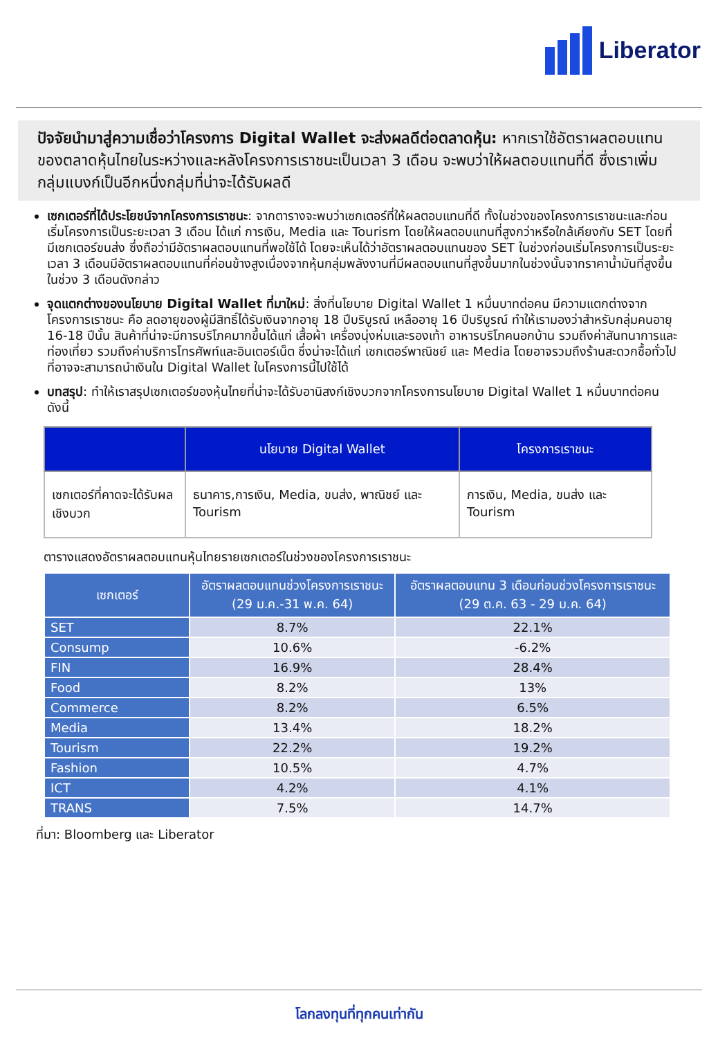Liberator
ปัจจัยนำมาสู่ความเชื่อว่าโครงการ Digital Wallet จะส่งผลดีต่อตลาดหุ้น: หากเราใช้อัตราผลตอบแทนของตลาดหุ้นไทยในระหว่างและหลังโครงการเราชนะเป็นเวลา 3 เดือน จะพบว่าให้ผลตอบแทนที่ดี ซึ่งเราเพิ่มกลุ่มแบงก์เป็นอีกหนึ่งกลุ่มที่น่าจะได้รับผลดี
เซกเตอร์ที่ได้ประโยชน์จากโครงการเราชนะ: จากตารางจะพบว่าเซกเตอร์ที่ให้ผลตอบแทนที่ดี ทั้งในช่วงของโครงการเราชนะและก่อนเริ่มโครงการเป็นระยะเวลา 3 เดือน ได้แก่ การเงิน, Media และ Tourism โดยให้ผลตอบแทนที่สูงกว่าหรือใกล้เคียงกับ SET โดยที่มีเซกเตอร์ขนส่ง ซึ่งถือว่ามีอัตราผลตอบแทนที่พอใช้ได้ โดยจะเห็นได้ว่าอัตราผลตอบแทนของ SET ในช่วงก่อนเริ่มโครงการเป็นระยะเวลา 3 เดือนมีอัตราผลตอบแทนที่ค่อนข้างสูงเนื่องจากหุ้นกลุ่มพลังงานที่มีผลตอบแทนที่สูงขึ้นมากในช่วงนั้นจากราคาน้ำมันที่สูงขึ้นในช่วง 3 เดือนดังกล่าว
จุดแตกต่างของนโยบาย Digital Wallet ที่มาใหม่: สิ่งที่นโยบาย Digital Wallet 1 หมื่นบาทต่อคน มีความแตกต่างจากโครงการเราชนะ คือ ลดอายุของผู้มีสิทธิ์ได้รับเงินจากอายุ 18 ปีบริบูรณ์ เหลืออายุ 16 ปีบริบูรณ์ ทำให้เรามองว่าสำหรับกลุ่มคนอายุ 16-18 ปีนั้น สินค้าที่น่าจะมีการบริโภคมากขึ้นได้แก่ เสื้อผ้า เครื่องนุ่งห่มและรองเท้า อาหารบริโภคนอกบ้าน รวมถึงค่าสันทนาการและท่องเที่ยว รวมถึงค่าบริการโทรศัพท์และอินเตอร์เน็ต ซึ่งน่าจะได้แก่ เซกเตอร์พาณิชย์ และ Media โดยอาจรวมถึงร้านสะดวกซื้อทั่วไปที่อาจจะสามารถนำเงินใน Digital Wallet ในโครงการนี้ไปใช้ได้
บทสรุป: ทำให้เราสรุปเซกเตอร์ของหุ้นไทยที่น่าจะได้รับอานิสงก์เชิงบวกจากโครงการนโยบาย Digital Wallet 1 หมื่นบาทต่อคน ดังนี้
| | นโยบาย Digital Wallet | โครงการเราชนะ |
| --- | --- | --- |
| เซกเตอร์ที่คาดจะได้รับผลเชิงบวก | ธนาคาร,การเงิน, Media, ขนส่ง, พาณิชย์ และ Tourism | การเงิน, Media, ขนส่ง และ Tourism |
ตารางแสดงอัตราผลตอบแทนหุ้นไทยรายเซกเตอร์ในช่วงของโครงการเราชนะ
| เซกเตอร์ | อัตราผลตอบแทนช่วงโครงการเราชนะ (29 ม.ค.-31 พ.ค. 64) | อัตราผลตอบแทน 3 เดือนก่อนช่วงโครงการเราชนะ (29 ต.ค. 63 - 29 ม.ค. 64) |
| --- | --- | --- |
| SET | 8.7% | 22.1% |
| Consump | 10.6% | -6.2% |
| FIN | 16.9% | 28.4% |
| Food | 8.2% | 13% |
| Commerce | 8.2% | 6.5% |
| Media | 13.4% | 18.2% |
| Tourism | 22.2% | 19.2% |
| Fashion | 10.5% | 4.7% |
| ICT | 4.2% | 4.1% |
| TRANS | 7.5% | 14.7% |
ที่มา: Bloomberg และ Liberator
โลกลงทุนที่ทุกคนเท่ากัน